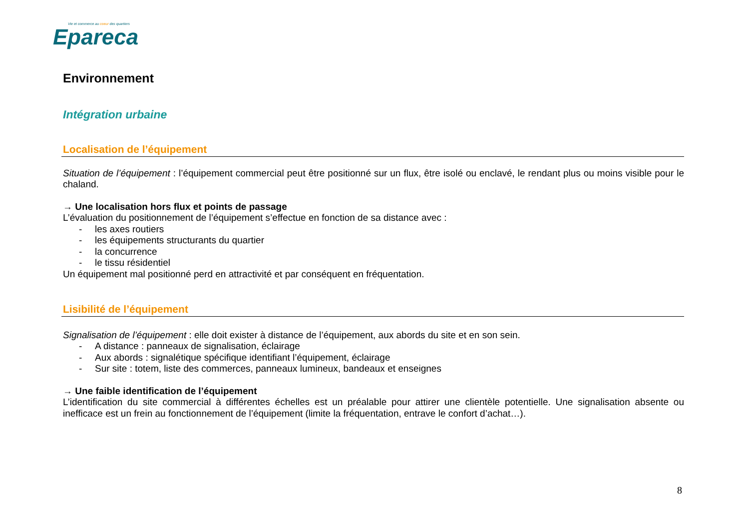Vie et commerce au coeur des quartiers
Epareca
Environnement
Intégration urbaine
Localisation de l’équipement
Situation de l’équipement : l’équipement commercial peut être positionné sur un flux, être isolé ou enclavé, le rendant plus ou moins visible pour le chaland.
→ Une localisation hors flux et points de passage
L’évaluation du positionnement de l’équipement s’effectue en fonction de sa distance avec :
- les axes routiers
- les équipements structurants du quartier
- la concurrence
- le tissu résidentiel
Un équipement mal positionné perd en attractivité et par conséquent en fréquentation.
Lisibilité de l’équipement
Signalisation de l’équipement : elle doit exister à distance de l’équipement, aux abords du site et en son sein.
- A distance : panneaux de signalisation, éclairage
- Aux abords : signalétique spécifique identifiant l’équipement, éclairage
- Sur site : totem, liste des commerces, panneaux lumineux, bandeaux et enseignes
→ Une faible identification de l’équipement
L’identification du site commercial à différentes échelles est un préalable pour attirer une clientèle potentielle. Une signalisation absente ou inefficace est un frein au fonctionnement de l’équipement (limite la fréquentation, entrave le confort d’achat…).
8